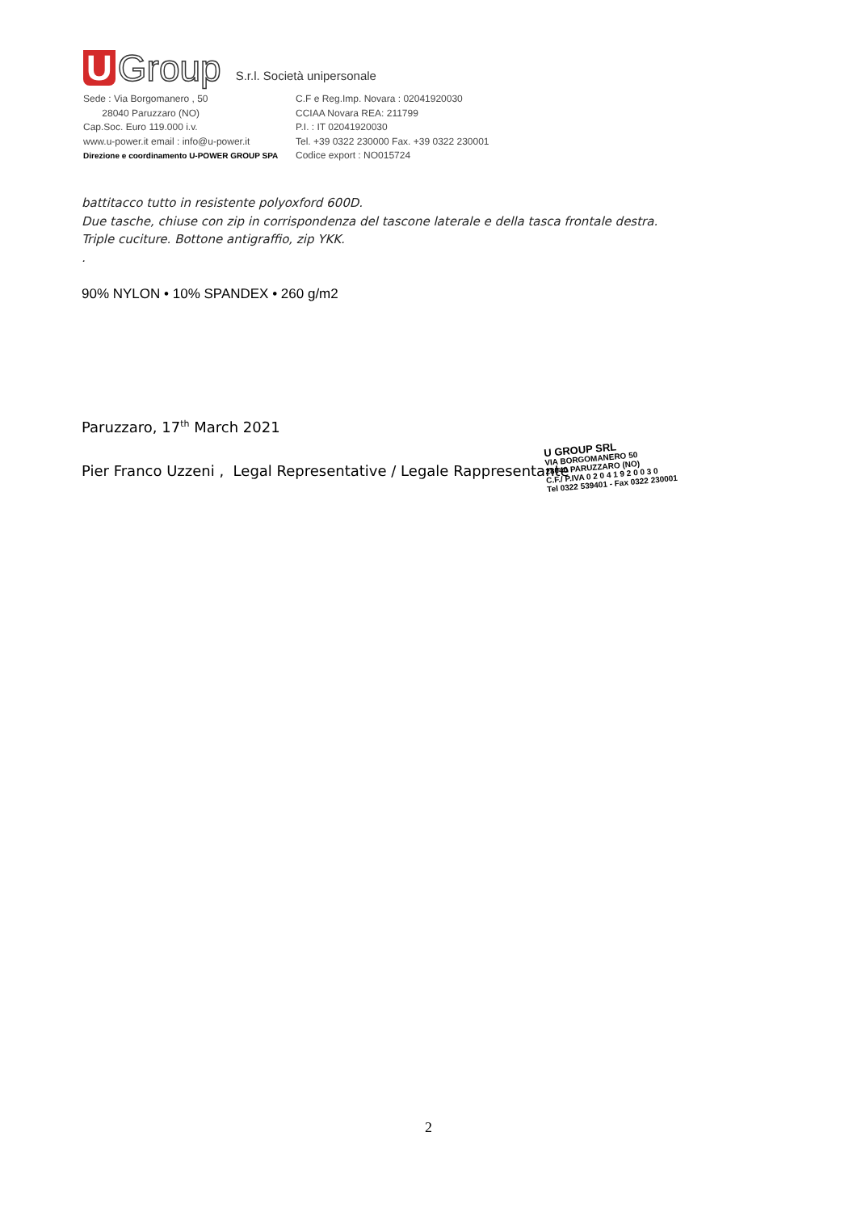U Group S.r.l. Società unipersonale
Sede : Via Borgomanero , 50
28040 Paruzzaro (NO)
Cap.Soc. Euro 119.000 i.v.
www.u-power.it email : info@u-power.it
Direzione e coordinamento U-POWER GROUP SPA
C.F e Reg.Imp. Novara : 02041920030
CCIAA Novara REA: 211799
P.I. : IT 02041920030
Tel. +39 0322 230000 Fax. +39 0322 230001
Codice export : NO015724
battitacco tutto in resistente polyoxford 600D.
Due tasche, chiuse con zip in corrispondenza del tascone laterale e della tasca frontale destra.
Triple cuciture. Bottone antigraffio, zip YKK.
.
90% NYLON • 10% SPANDEX • 260 g/m2
Paruzzaro, 17<sup>th</sup> March 2021
Pier Franco Uzzeni , Legal Representative / Legale Rappresentante
U GROUP SRL
VIA BORGOMANERO 50
28040 PARUZZARO (NO)
C.F./ P.IVA 0 2 0 4 1 9 2 0 0 3 0
Tel 0322 539401 - Fax 0322 230001
2